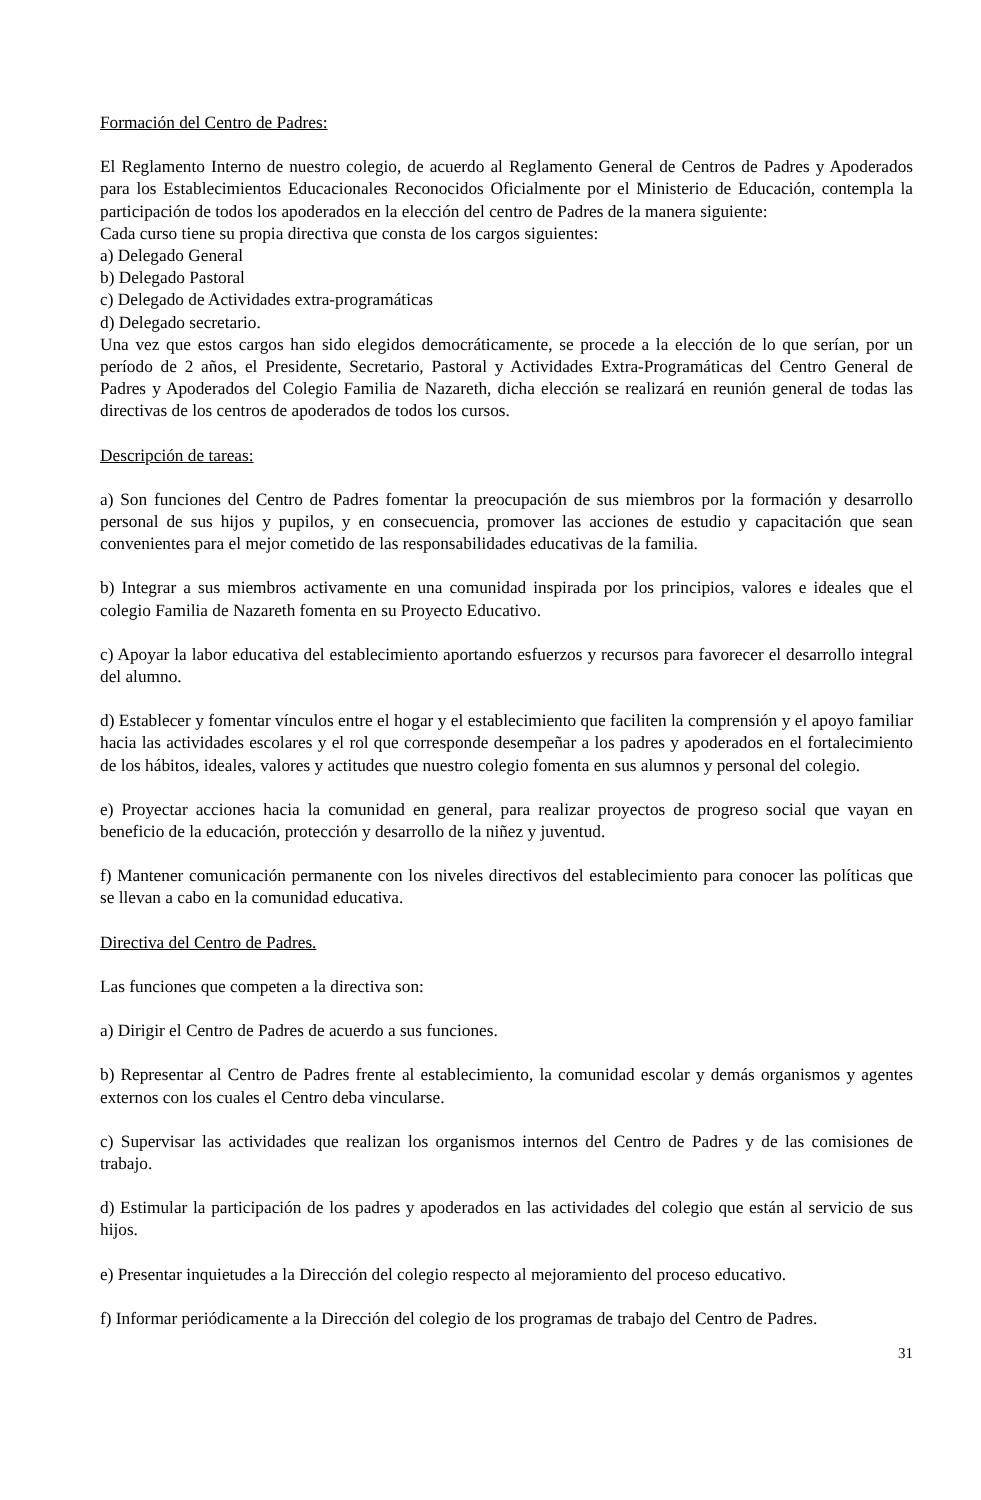Formación del Centro de Padres:
El Reglamento Interno de nuestro colegio, de acuerdo al Reglamento General de Centros de Padres y Apoderados para los Establecimientos Educacionales Reconocidos Oficialmente por el Ministerio de Educación, contempla la participación de todos los apoderados en la elección del centro de Padres de la manera siguiente:
Cada curso tiene su propia directiva que consta de los cargos siguientes:
a) Delegado General
b) Delegado Pastoral
c) Delegado de Actividades extra-programáticas
d) Delegado secretario.
Una vez que estos cargos han sido elegidos democráticamente, se procede a la elección de lo que serían, por un período de 2 años, el Presidente, Secretario, Pastoral y Actividades Extra-Programáticas del Centro General de Padres y Apoderados del Colegio Familia de Nazareth, dicha elección se realizará en reunión general de todas las directivas de los centros de apoderados de todos los cursos.
Descripción de tareas:
a) Son funciones del Centro de Padres fomentar la preocupación de sus miembros por la formación y desarrollo personal de sus hijos y pupilos, y en consecuencia, promover las acciones de estudio y capacitación que sean convenientes para el mejor cometido de las responsabilidades educativas de la familia.
b) Integrar a sus miembros activamente en una comunidad inspirada por los principios, valores e ideales que el colegio Familia de Nazareth fomenta en su Proyecto Educativo.
c) Apoyar la labor educativa del establecimiento aportando esfuerzos y recursos para favorecer el desarrollo integral del alumno.
d) Establecer y fomentar vínculos entre el hogar y el establecimiento que faciliten la comprensión y el apoyo familiar hacia las actividades escolares y el rol que corresponde desempeñar a los padres y apoderados en el fortalecimiento de los hábitos, ideales, valores y actitudes que nuestro colegio fomenta en sus alumnos y personal del colegio.
e) Proyectar acciones hacia la comunidad en general, para realizar proyectos de progreso social que vayan en beneficio de la educación, protección y desarrollo de la niñez y juventud.
f) Mantener comunicación permanente con los niveles directivos del establecimiento para conocer las políticas que se llevan a cabo en la comunidad educativa.
Directiva del Centro de Padres.
Las funciones que competen a la directiva son:
a) Dirigir el Centro de Padres de acuerdo a sus funciones.
b) Representar al Centro de Padres frente al establecimiento, la comunidad escolar y demás organismos y agentes externos con los cuales el Centro deba vincularse.
c) Supervisar las actividades que realizan los organismos internos del Centro de Padres y de las comisiones de trabajo.
d) Estimular la participación de los padres y apoderados en las actividades del colegio que están al servicio de sus hijos.
e) Presentar inquietudes a la Dirección del colegio respecto al mejoramiento del proceso educativo.
f) Informar periódicamente a la Dirección del colegio de los programas de trabajo del Centro de Padres.
31